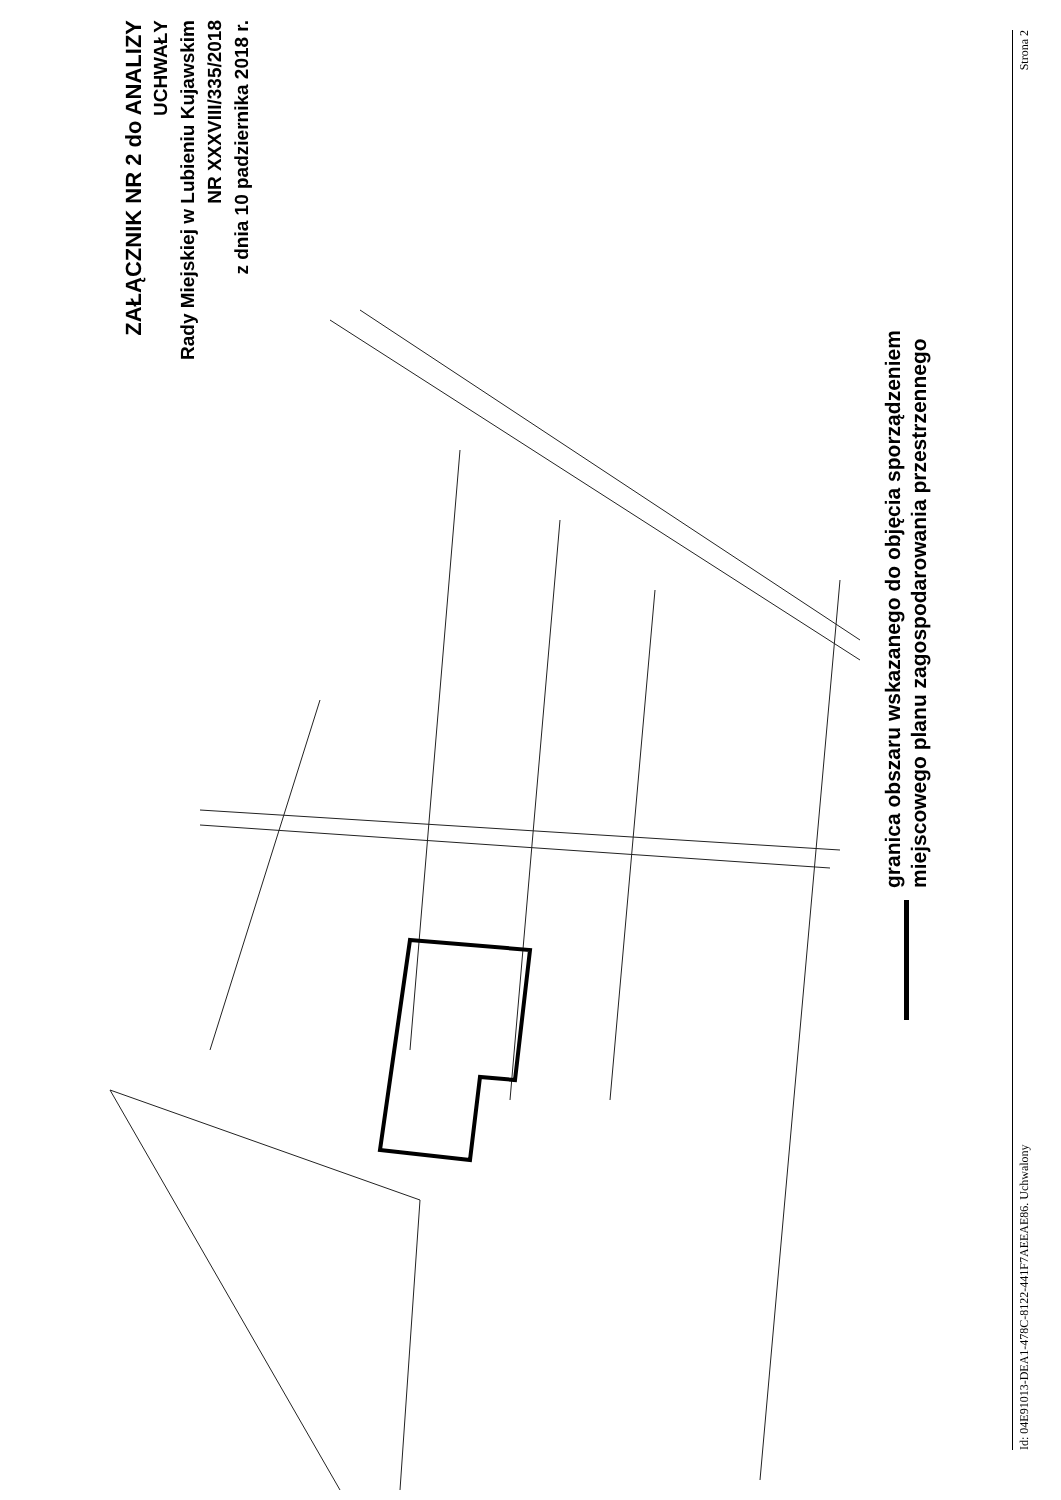ZAŁĄCZNIK NR 2 do ANALIZY
UCHWAŁY
Rady Miejskiej w Lubieniu Kujawskim
NR XXXVIII/335/2018
z dnia 10 padziernika 2018 r.
granica obszaru wskazanego do objęcia sporządzeniem
miejscowego planu zagospodarowania przestrzennego
Id: 04E91013-DEA1-478C-8122-441F7AEEAE86. Uchwalony Strona 2